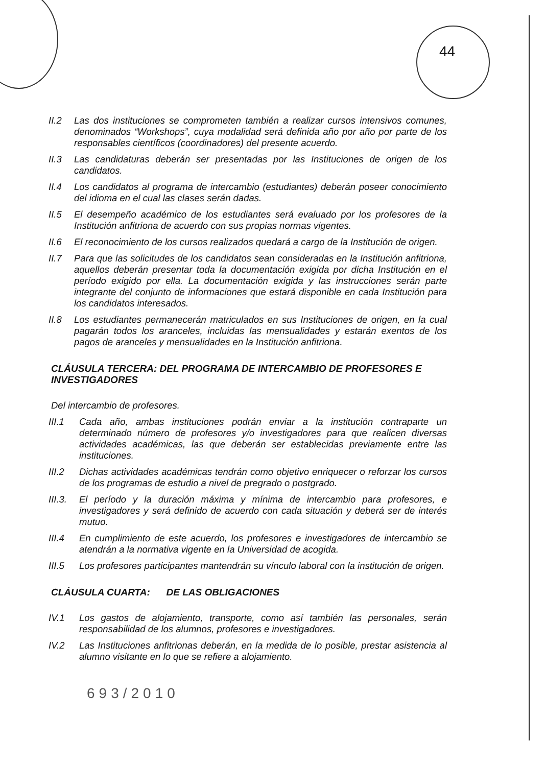44
II.2 Las dos instituciones se comprometen también a realizar cursos intensivos comunes, denominados “Workshops”, cuya modalidad será definida año por año por parte de los responsables científicos (coordinadores) del presente acuerdo.
II.3 Las candidaturas deberán ser presentadas por las Instituciones de origen de los candidatos.
II.4 Los candidatos al programa de intercambio (estudiantes) deberán poseer conocimiento del idioma en el cual las clases serán dadas.
II.5 El desempeño académico de los estudiantes será evaluado por los profesores de la Institución anfitriona de acuerdo con sus propias normas vigentes.
II.6 El reconocimiento de los cursos realizados quedará a cargo de la Institución de origen.
II.7 Para que las solicitudes de los candidatos sean consideradas en la Institución anfitriona, aquellos deberán presentar toda la documentación exigida por dicha Institución en el período exigido por ella. La documentación exigida y las instrucciones serán parte integrante del conjunto de informaciones que estará disponible en cada Institución para los candidatos interesados.
II.8 Los estudiantes permanecerán matriculados en sus Instituciones de origen, en la cual pagarán todos los aranceles, incluidas las mensualidades y estarán exentos de los pagos de aranceles y mensualidades en la Institución anfitriona.
CLÁUSULA TERCERA: DEL PROGRAMA DE INTERCAMBIO DE PROFESORES E INVESTIGADORES
Del intercambio de profesores.
III.1 Cada año, ambas instituciones podrán enviar a la institución contraparte un determinado número de profesores y/o investigadores para que realicen diversas actividades académicas, las que deberán ser establecidas previamente entre las instituciones.
III.2 Dichas actividades académicas tendrán como objetivo enriquecer o reforzar los cursos de los programas de estudio a nivel de pregrado o postgrado.
III.3.
El período y la duración máxima y mínima de intercambio para profesores, e investigadores y será definido de acuerdo con cada situación y deberá ser de interés mutuo.
III.4 En cumplimiento de este acuerdo, los profesores e investigadores de intercambio se atendrán a la normativa vigente en la Universidad de acogida.
III.5 Los profesores participantes mantendrán su vínculo laboral con la institución de origen.
CLÁUSULA CUARTA: DE LAS OBLIGACIONES
IV.1 Los gastos de alojamiento, transporte, como así también las personales, serán responsabilidad de los alumnos, profesores e investigadores.
IV.2 Las Instituciones anfitrionas deberán, en la medida de lo posible, prestar asistencia al alumno visitante en lo que se refiere a alojamiento.
693/2010